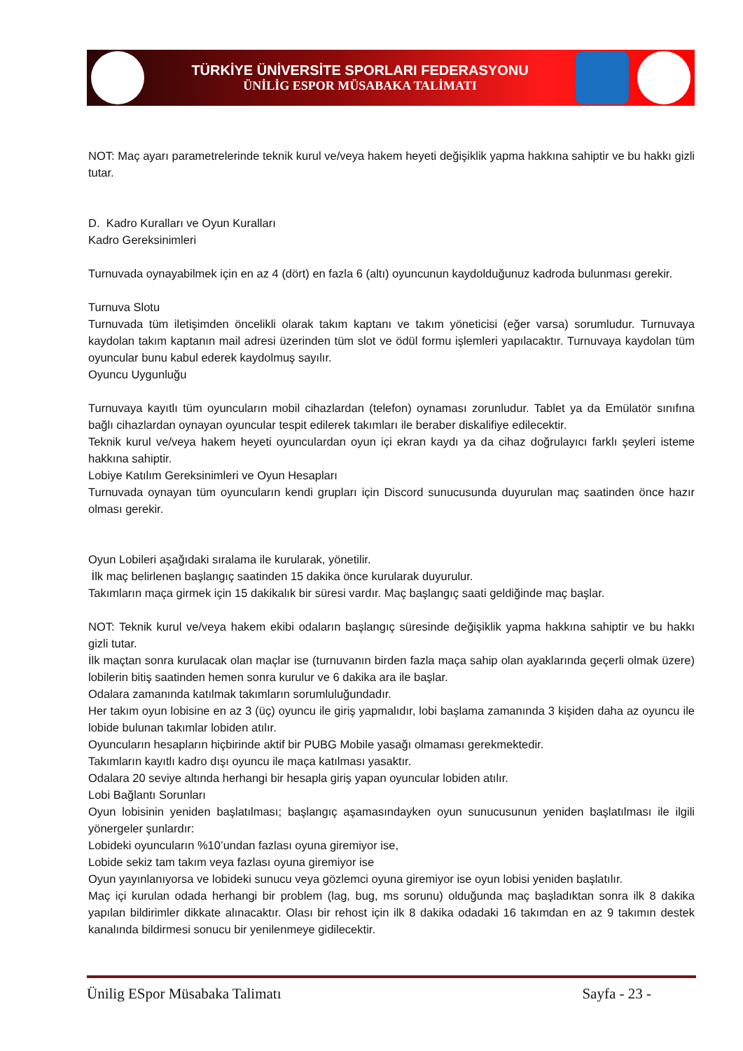TÜRKİYE ÜNİVERSİTE SPORLARI FEDERASYONU
ÜNİLİG ESPOR MÜSABAKA TALİMATI
NOT: Maç ayarı parametrelerinde teknik kurul ve/veya hakem heyeti değişiklik yapma hakkına sahiptir ve bu hakkı gizli tutar.
D. Kadro Kuralları ve Oyun Kuralları
Kadro Gereksinimleri
Turnuvada oynayabilmek için en az 4 (dört) en fazla 6 (altı) oyuncunun kaydolduğunuz kadroda bulunması gerekir.
Turnuva Slotu
Turnuvada tüm iletişimden öncelikli olarak takım kaptanı ve takım yöneticisi (eğer varsa) sorumludur. Turnuvaya kaydolan takım kaptanın mail adresi üzerinden tüm slot ve ödül formu işlemleri yapılacaktır. Turnuvaya kaydolan tüm oyuncular bunu kabul ederek kaydolmuş sayılır.
Oyuncu Uygunluğu
Turnuvaya kayıtlı tüm oyuncuların mobil cihazlardan (telefon) oynaması zorunludur. Tablet ya da Emülatör sınıfına bağlı cihazlardan oynayan oyuncular tespit edilerek takımları ile beraber diskalifiye edilecektir.
Teknik kurul ve/veya hakem heyeti oyunculardan oyun içi ekran kaydı ya da cihaz doğrulayıcı farklı şeyleri isteme hakkına sahiptir.
Lobiye Katılım Gereksinimleri ve Oyun Hesapları
Turnuvada oynayan tüm oyuncuların kendi grupları için Discord sunucusunda duyurulan maç saatinden önce hazır olması gerekir.
Oyun Lobileri aşağıdaki sıralama ile kurularak, yönetilir.
İlk maç belirlenen başlangıç saatinden 15 dakika önce kurularak duyurulur.
Takımların maça girmek için 15 dakikalık bir süresi vardır. Maç başlangıç saati geldiğinde maç başlar.
NOT: Teknik kurul ve/veya hakem ekibi odaların başlangıç süresinde değişiklik yapma hakkına sahiptir ve bu hakkı gizli tutar.
İlk maçtan sonra kurulacak olan maçlar ise (turnuvanın birden fazla maça sahip olan ayaklarında geçerli olmak üzere) lobilerin bitiş saatinden hemen sonra kurulur ve 6 dakika ara ile başlar.
Odalara zamanında katılmak takımların sorumluluğundadır.
Her takım oyun lobisine en az 3 (üç) oyuncu ile giriş yapmalıdır, lobi başlama zamanında 3 kişiden daha az oyuncu ile lobide bulunan takımlar lobiden atılır.
Oyuncuların hesapların hiçbirinde aktif bir PUBG Mobile yasağı olmaması gerekmektedir.
Takımların kayıtlı kadro dışı oyuncu ile maça katılması yasaktır.
Odalara 20 seviye altında herhangi bir hesapla giriş yapan oyuncular lobiden atılır.
Lobi Bağlantı Sorunları
Oyun lobisinin yeniden başlatılması; başlangıç aşamasındayken oyun sunucusunun yeniden başlatılması ile ilgili yönergeler şunlardır:
Lobideki oyuncuların %10’undan fazlası oyuna giremiyor ise,
Lobide sekiz tam takım veya fazlası oyuna giremiyor ise
Oyun yayınlanıyorsa ve lobideki sunucu veya gözlemci oyuna giremiyor ise oyun lobisi yeniden başlatılır.
Maç içi kurulan odada herhangi bir problem (lag, bug, ms sorunu) olduğunda maç başladıktan sonra ilk 8 dakika yapılan bildirimler dikkate alınacaktır. Olası bir rehost için ilk 8 dakika odadaki 16 takımdan en az 9 takımın destek kanalında bildirmesi sonucu bir yenilenmeye gidilecektir.
Ünilig ESpor Müsabaka Talimatı Sayfa - 23 -